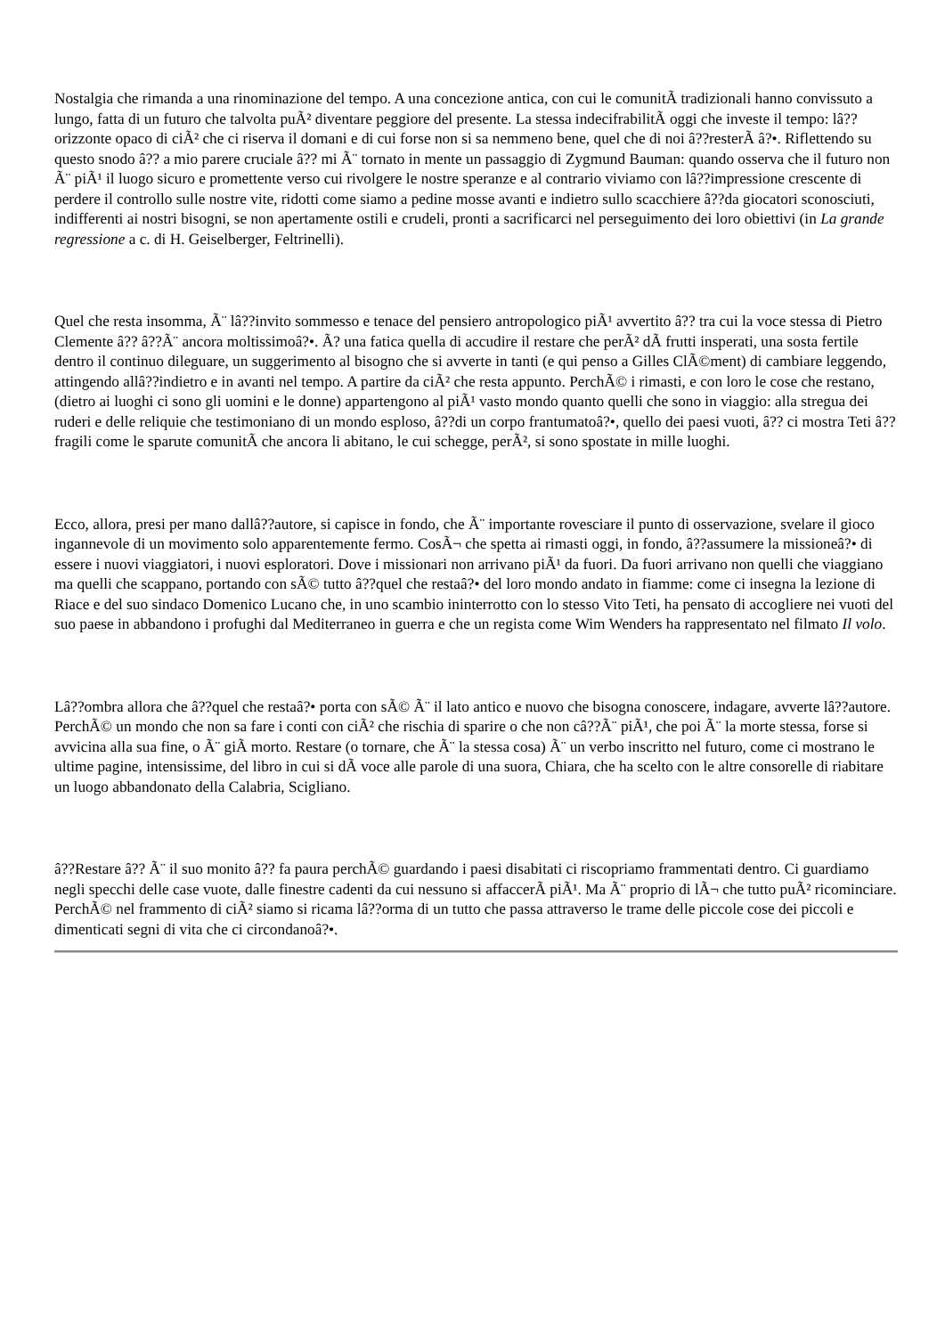Nostalgia che rimanda a una rinominazione del tempo. A una concezione antica, con cui le comunitÃ tradizionali hanno convissuto a lungo, fatta di un futuro che talvolta puÃ² diventare peggiore del presente. La stessa indecifrabilitÃ oggi che investe il tempo: lâ??orizzonte opaco di ciÃ² che ci riserva il domani e di cui forse non si sa nemmeno bene, quel che di noi â??resterÃ â?•. Riflettendo su questo snodo â?? a mio parere cruciale â?? mi Ã¨ tornato in mente un passaggio di Zygmund Bauman: quando osserva che il futuro non Ã¨ piÃ¹ il luogo sicuro e promettente verso cui rivolgere le nostre speranze e al contrario viviamo con lâ??impressione crescente di perdere il controllo sulle nostre vite, ridotti come siamo a pedine mosse avanti e indietro sullo scacchiere â??da giocatori sconosciuti, indifferenti ai nostri bisogni, se non apertamente ostili e crudeli, pronti a sacrificarci nel perseguimento dei loro obiettivi (in La grande regressione a c. di H. Geiselberger, Feltrinelli).
Quel che resta insomma, Ã¨ lâ??invito sommesso e tenace del pensiero antropologico piÃ¹ avvertito â?? tra cui la voce stessa di Pietro Clemente â?? â??Ã¨ ancora moltissimoâ?•. Ã? una fatica quella di accudire il restare che perÃ² dÃ frutti insperati, una sosta fertile dentro il continuo dileguare, un suggerimento al bisogno che si avverte in tanti (e qui penso a Gilles ClÃ©ment) di cambiare leggendo, attingendo allâ??indietro e in avanti nel tempo. A partire da ciÃ² che resta appunto. PerchÃ© i rimasti, e con loro le cose che restano, (dietro ai luoghi ci sono gli uomini e le donne) appartengono al piÃ¹ vasto mondo quanto quelli che sono in viaggio: alla stregua dei ruderi e delle reliquie che testimoniano di un mondo esploso, â??di un corpo frantumatoâ?•, quello dei paesi vuoti, â?? ci mostra Teti â?? fragili come le sparute comunitÃ che ancora li abitano, le cui schegge, perÃ², si sono spostate in mille luoghi.
Ecco, allora, presi per mano dallâ??autore, si capisce in fondo, che Ã¨ importante rovesciare il punto di osservazione, svelare il gioco ingannevole di un movimento solo apparentemente fermo. CosÃ¬ che spetta ai rimasti oggi, in fondo, â??assumere la missioneâ?• di essere i nuovi viaggiatori, i nuovi esploratori. Dove i missionari non arrivano piÃ¹ da fuori. Da fuori arrivano non quelli che viaggiano ma quelli che scappano, portando con sÃ© tutto â??quel che restaâ?• del loro mondo andato in fiamme: come ci insegna la lezione di Riace e del suo sindaco Domenico Lucano che, in uno scambio ininterrotto con lo stesso Vito Teti, ha pensato di accogliere nei vuoti del suo paese in abbandono i profughi dal Mediterraneo in guerra e che un regista come Wim Wenders ha rappresentato nel filmato Il volo.
Lâ??ombra allora che â??quel che restaâ?• porta con sÃ© Ã¨ il lato antico e nuovo che bisogna conoscere, indagare, avverte lâ??autore. PerchÃ© un mondo che non sa fare i conti con ciÃ² che rischia di sparire o che non câ??Ã¨ piÃ¹, che poi Ã¨ la morte stessa, forse si avvicina alla sua fine, o Ã¨ giÃ morto. Restare (o tornare, che Ã¨ la stessa cosa) Ã¨ un verbo inscritto nel futuro, come ci mostrano le ultime pagine, intensissime, del libro in cui si dÃ voce alle parole di una suora, Chiara, che ha scelto con le altre consorelle di riabitare un luogo abbandonato della Calabria, Scigliano.
â??Restare â?? Ã¨ il suo monito â?? fa paura perchÃ© guardando i paesi disabitati ci riscopriamo frammentati dentro. Ci guardiamo negli specchi delle case vuote, dalle finestre cadenti da cui nessuno si affaccerÃ piÃ¹. Ma Ã¨ proprio di lÃ¬ che tutto puÃ² ricominciare. PerchÃ© nel frammento di ciÃ² siamo si ricama lâ??orma di un tutto che passa attraverso le trame delle piccole cose dei piccoli e dimenticati segni di vita che ci circondanoâ?•.